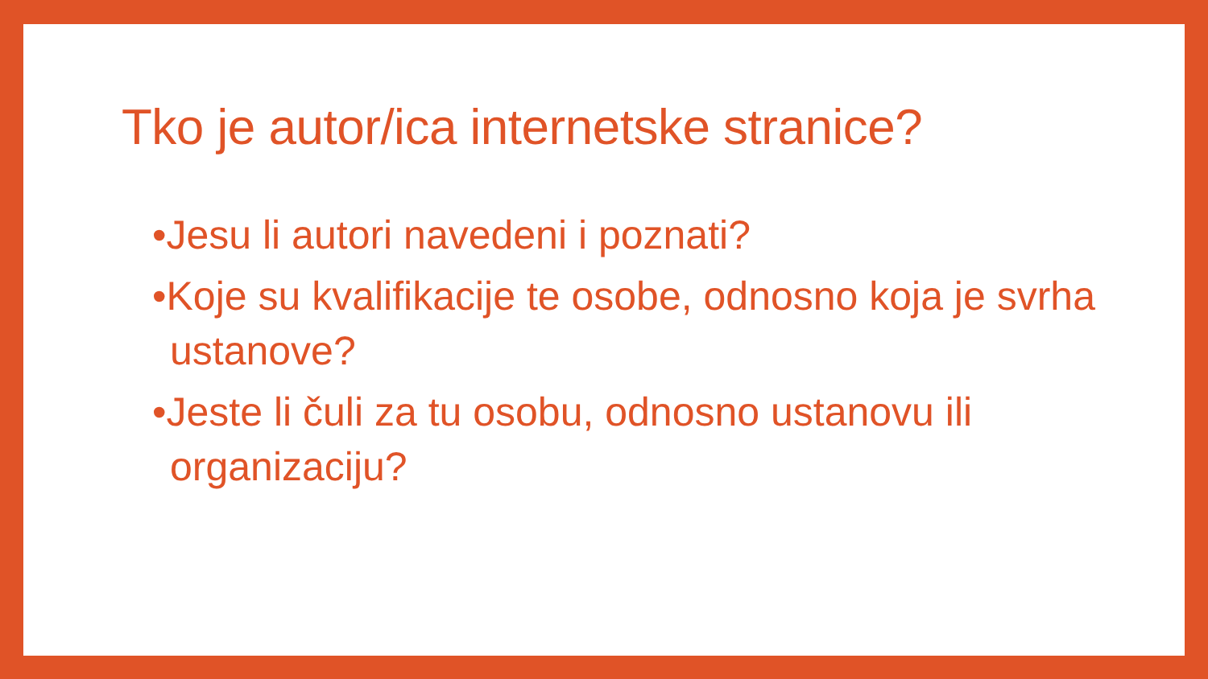Tko je autor/ica internetske stranice?
•Jesu li autori navedeni i poznati?
•Koje su kvalifikacije te osobe, odnosno koja je svrha ustanove?
•Jeste li čuli za tu osobu, odnosno ustanovu ili organizaciju?